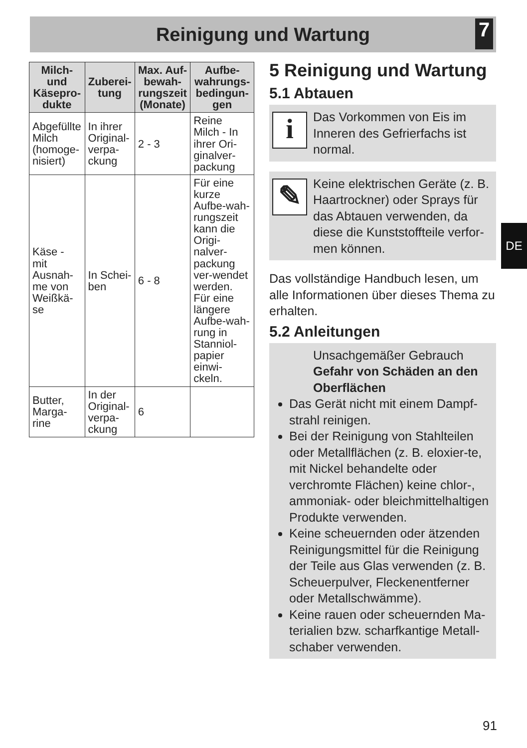Reinigung und Wartung
7
| Milch- und Käsepro-dukte | Zuberei-tung | Max. Auf-bewah-rungszeit (Monate) | Aufbe-wahrungs-bedingun-gen |
| --- | --- | --- | --- |
| Abgefüllte Milch (homoge-nisiert) | In ihrer Original-verpa-ckung | 2 - 3 | Reine Milch - In ihrer Ori-ginalver-packung |
| Käse - mit Ausnah-me von Weißkä-se | In Schei-ben | 6 - 8 | Für eine kurze Aufbe-wah-rungszeit kann die Origi-nalver-packung ver-wendet werden. Für eine längere Aufbe-wah-rung in Stanniol-papier einwi-ckeln. |
| Butter, Marga-rine | In der Original-verpa-ckung | 6 | |
5 Reinigung und Wartung
5.1 Abtauen
i
Das Vorkommen von Eis im Inneren des Gefrierfachs ist normal.
✎
Keine elektrischen Geräte (z. B. Haartrockner) oder Sprays für das Abtauen verwenden, da diese die Kunststoffteile verfor-men können.
Das vollständige Handbuch lesen, um alle Informationen über dieses Thema zu erhalten.
5.2 Anleitungen
Unsachgemäßer Gebrauch
Gefahr von Schäden an den Oberflächen
Das Gerät nicht mit einem Dampf-strahl reinigen.
Bei der Reinigung von Stahlteilen oder Metallflächen (z. B. eloxier-te, mit Nickel behandelte oder verchromte Flächen) keine chlor-, ammoniak- oder bleichmittelhaltigen Produkte verwenden.
Keine scheuernden oder ätzenden Reinigungsmittel für die Reinigung der Teile aus Glas verwenden (z. B. Scheuerpulver, Fleckenentferner oder Metallschwämme).
Keine rauen oder scheuernden Ma-terialien bzw. scharfkantige Metall-schaber verwenden.
DE
91